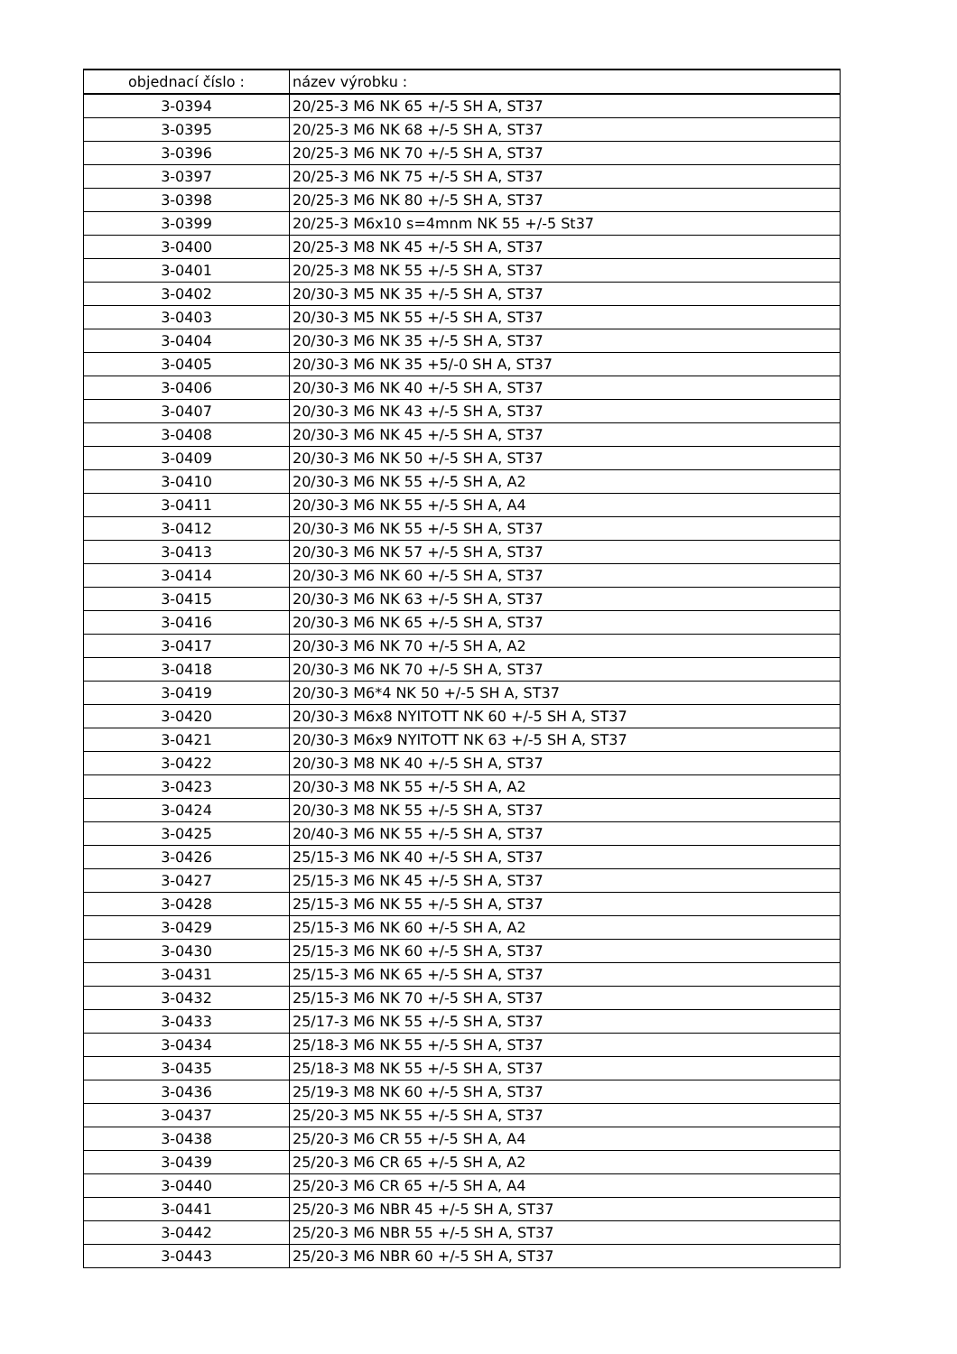| objednací číslo : | název výrobku : |
| --- | --- |
| 3-0394 | 20/25-3 M6 NK 65 +/-5 SH A, ST37 |
| 3-0395 | 20/25-3 M6 NK 68 +/-5 SH A, ST37 |
| 3-0396 | 20/25-3 M6 NK 70 +/-5 SH A, ST37 |
| 3-0397 | 20/25-3 M6 NK 75 +/-5 SH A, ST37 |
| 3-0398 | 20/25-3 M6 NK 80 +/-5 SH A, ST37 |
| 3-0399 | 20/25-3 M6x10 s=4mnm NK 55 +/-5 St37 |
| 3-0400 | 20/25-3 M8 NK 45 +/-5 SH A, ST37 |
| 3-0401 | 20/25-3 M8 NK 55 +/-5 SH A, ST37 |
| 3-0402 | 20/30-3 M5 NK 35 +/-5 SH A, ST37 |
| 3-0403 | 20/30-3 M5 NK 55 +/-5 SH A, ST37 |
| 3-0404 | 20/30-3 M6 NK 35 +/-5 SH A, ST37 |
| 3-0405 | 20/30-3 M6 NK 35 +5/-0 SH A, ST37 |
| 3-0406 | 20/30-3 M6 NK 40 +/-5 SH A, ST37 |
| 3-0407 | 20/30-3 M6 NK 43 +/-5 SH A, ST37 |
| 3-0408 | 20/30-3 M6 NK 45 +/-5 SH A, ST37 |
| 3-0409 | 20/30-3 M6 NK 50 +/-5 SH A, ST37 |
| 3-0410 | 20/30-3 M6 NK 55 +/-5 SH A, A2 |
| 3-0411 | 20/30-3 M6 NK 55 +/-5 SH A, A4 |
| 3-0412 | 20/30-3 M6 NK 55 +/-5 SH A, ST37 |
| 3-0413 | 20/30-3 M6 NK 57 +/-5 SH A, ST37 |
| 3-0414 | 20/30-3 M6 NK 60 +/-5 SH A, ST37 |
| 3-0415 | 20/30-3 M6 NK 63 +/-5 SH A, ST37 |
| 3-0416 | 20/30-3 M6 NK 65 +/-5 SH A, ST37 |
| 3-0417 | 20/30-3 M6 NK 70 +/-5 SH A, A2 |
| 3-0418 | 20/30-3 M6 NK 70 +/-5 SH A, ST37 |
| 3-0419 | 20/30-3 M6*4 NK 50 +/-5 SH A, ST37 |
| 3-0420 | 20/30-3 M6x8 NYITOTT NK 60 +/-5 SH A, ST37 |
| 3-0421 | 20/30-3 M6x9 NYITOTT NK 63 +/-5 SH A, ST37 |
| 3-0422 | 20/30-3 M8 NK 40 +/-5 SH A, ST37 |
| 3-0423 | 20/30-3 M8 NK 55 +/-5 SH A, A2 |
| 3-0424 | 20/30-3 M8 NK 55 +/-5 SH A, ST37 |
| 3-0425 | 20/40-3 M6 NK 55 +/-5 SH A, ST37 |
| 3-0426 | 25/15-3 M6 NK 40 +/-5 SH A, ST37 |
| 3-0427 | 25/15-3 M6 NK 45 +/-5 SH A, ST37 |
| 3-0428 | 25/15-3 M6 NK 55 +/-5 SH A, ST37 |
| 3-0429 | 25/15-3 M6 NK 60 +/-5 SH A, A2 |
| 3-0430 | 25/15-3 M6 NK 60 +/-5 SH A, ST37 |
| 3-0431 | 25/15-3 M6 NK 65 +/-5 SH A, ST37 |
| 3-0432 | 25/15-3 M6 NK 70 +/-5 SH A, ST37 |
| 3-0433 | 25/17-3 M6 NK 55 +/-5 SH A, ST37 |
| 3-0434 | 25/18-3 M6 NK 55 +/-5 SH A, ST37 |
| 3-0435 | 25/18-3 M8 NK 55 +/-5 SH A, ST37 |
| 3-0436 | 25/19-3 M8 NK 60 +/-5 SH A, ST37 |
| 3-0437 | 25/20-3 M5 NK 55 +/-5 SH A, ST37 |
| 3-0438 | 25/20-3 M6 CR 55 +/-5 SH A, A4 |
| 3-0439 | 25/20-3 M6 CR 65 +/-5 SH A, A2 |
| 3-0440 | 25/20-3 M6 CR 65 +/-5 SH A, A4 |
| 3-0441 | 25/20-3 M6 NBR 45 +/-5 SH A, ST37 |
| 3-0442 | 25/20-3 M6 NBR 55 +/-5 SH A, ST37 |
| 3-0443 | 25/20-3 M6 NBR 60 +/-5 SH A, ST37 |